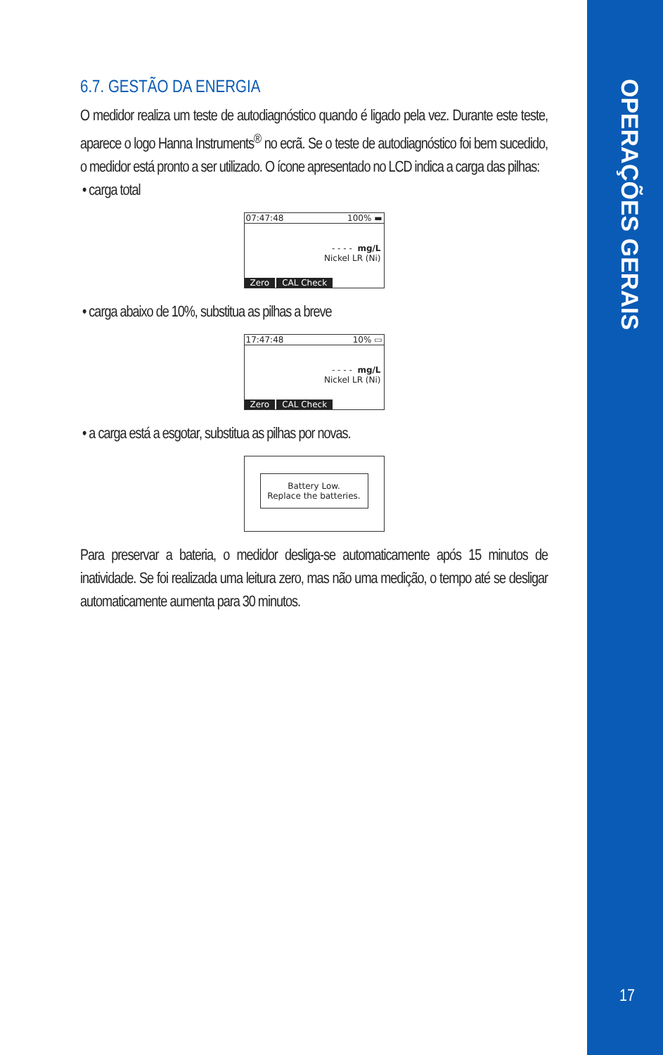OPERAÇÕES GERAIS
6.7. GESTÃO DA ENERGIA
O medidor realiza um teste de autodiagnóstico quando é ligado pela vez. Durante este teste, aparece o logo Hanna Instruments<sup>®</sup> no ecrã. Se o teste de autodiagnóstico foi bem sucedido, o medidor está pronto a ser utilizado. O ícone apresentado no LCD indica a carga das pilhas:
• carga total
07:47:48 100% ▬
- - - - mg/L
Nickel LR (Ni)
Zero CAL Check
• carga abaixo de 10%, substitua as pilhas a breve
17:47:48 10% ▭
- - - - mg/L
Nickel LR (Ni)
Zero CAL Check
• a carga está a esgotar, substitua as pilhas por novas.
Battery Low.
Replace the batteries.
Para preservar a bateria, o medidor desliga-se automaticamente após 15 minutos de inatividade. Se foi realizada uma leitura zero, mas não uma medição, o tempo até se desligar automaticamente aumenta para 30 minutos.
17